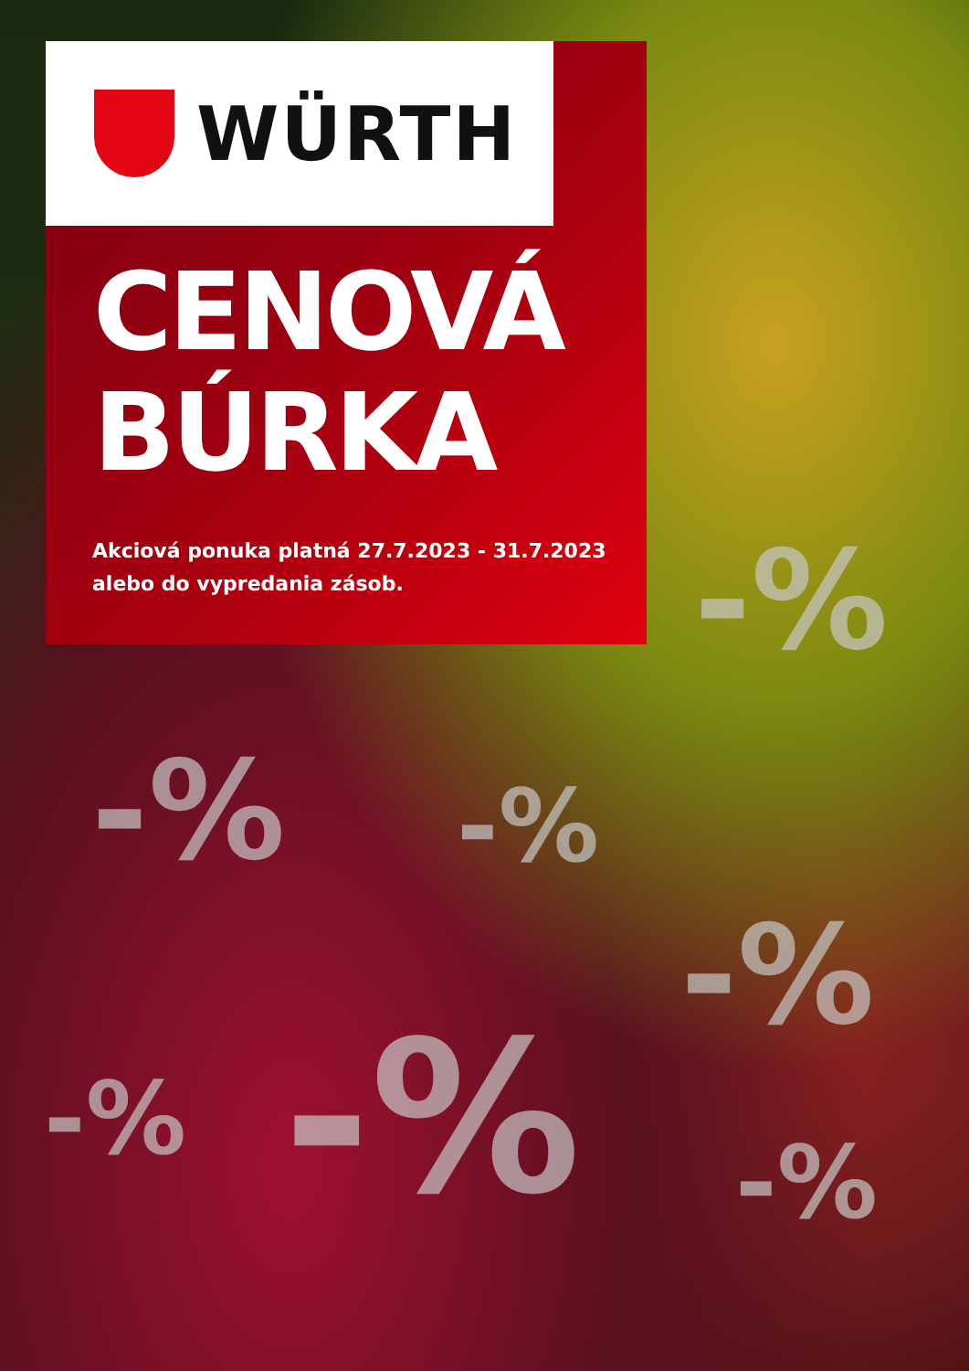WÜRTH
CENOVÁ
BÚRKA
Akciová ponuka platná 27.7.2023 - 31.7.2023
alebo do vypredania zásob.
-%
-% -%
-%
-%
-%
-%